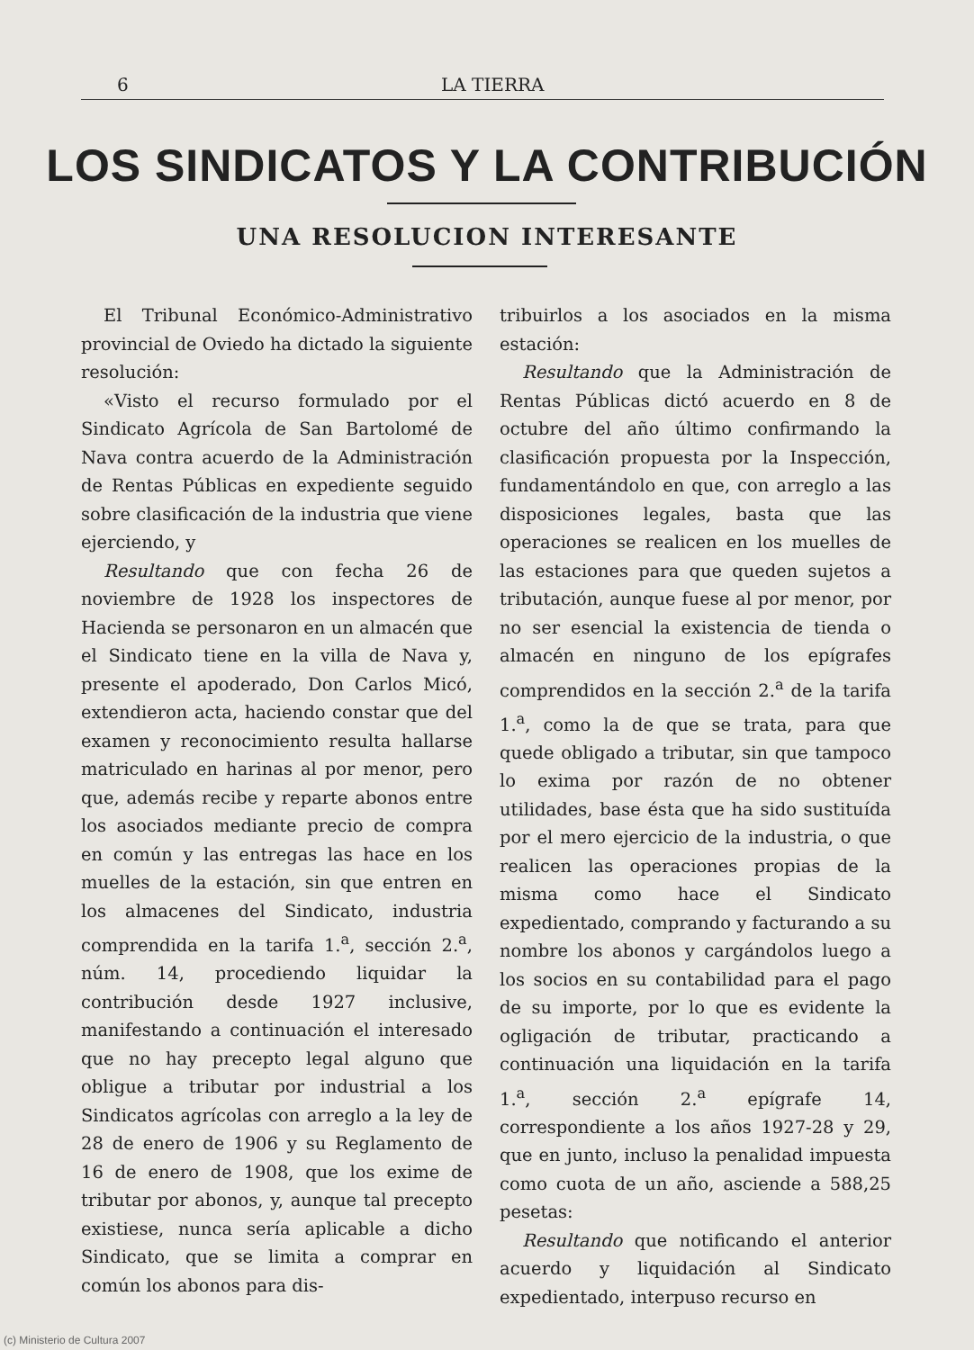6 LA TIERRA
LOS SINDICATOS Y LA CONTRIBUCIÓN
UNA RESOLUCION INTERESANTE
El Tribunal Económico-Administrativo provincial de Oviedo ha dictado la siguiente resolución:
«Visto el recurso formulado por el Sindicato Agrícola de San Bartolomé de Nava contra acuerdo de la Administración de Rentas Públicas en expediente seguido sobre clasificación de la industria que viene ejerciendo, y
Resultando que con fecha 26 de noviembre de 1928 los inspectores de Hacienda se personaron en un almacén que el Sindicato tiene en la villa de Nava y, presente el apoderado, Don Carlos Micó, extendieron acta, haciendo constar que del examen y reconocimiento resulta hallarse matriculado en harinas al por menor, pero que, además recibe y reparte abonos entre los asociados mediante precio de compra en común y las entregas las hace en los muelles de la estación, sin que entren en los almacenes del Sindicato, industria comprendida en la tarifa 1.<sup>a</sup>, sección 2.<sup>a</sup>, núm. 14, procediendo liquidar la contribución desde 1927 inclusive, manifestando a continuación el interesado que no hay precepto legal alguno que obligue a tributar por industrial a los Sindicatos agrícolas con arreglo a la ley de 28 de enero de 1906 y su Reglamento de 16 de enero de 1908, que los exime de tributar por abonos, y, aunque tal precepto existiese, nunca sería aplicable a dicho Sindicato, que se limita a comprar en común los abonos para dis-
tribuirlos a los asociados en la misma estación:
Resultando que la Administración de Rentas Públicas dictó acuerdo en 8 de octubre del año último confirmando la clasificación propuesta por la Inspección, fundamentándolo en que, con arreglo a las disposiciones legales, basta que las operaciones se realicen en los muelles de las estaciones para que queden sujetos a tributación, aunque fuese al por menor, por no ser esencial la existencia de tienda o almacén en ninguno de los epígrafes comprendidos en la sección 2.<sup>a</sup> de la tarifa 1.<sup>a</sup>, como la de que se trata, para que quede obligado a tributar, sin que tampoco lo exima por razón de no obtener utilidades, base ésta que ha sido sustituída por el mero ejercicio de la industria, o que realicen las operaciones propias de la misma como hace el Sindicato expedientado, comprando y facturando a su nombre los abonos y cargándolos luego a los socios en su contabilidad para el pago de su importe, por lo que es evidente la ogligación de tributar, practicando a continuación una liquidación en la tarifa 1.<sup>a</sup>, sección 2.<sup>a</sup> epígrafe 14, correspondiente a los años 1927-28 y 29, que en junto, incluso la penalidad impuesta como cuota de un año, asciende a 588,25 pesetas:
Resultando que notificando el anterior acuerdo y liquidación al Sindicato expedientado, interpuso recurso en
(c) Ministerio de Cultura 2007